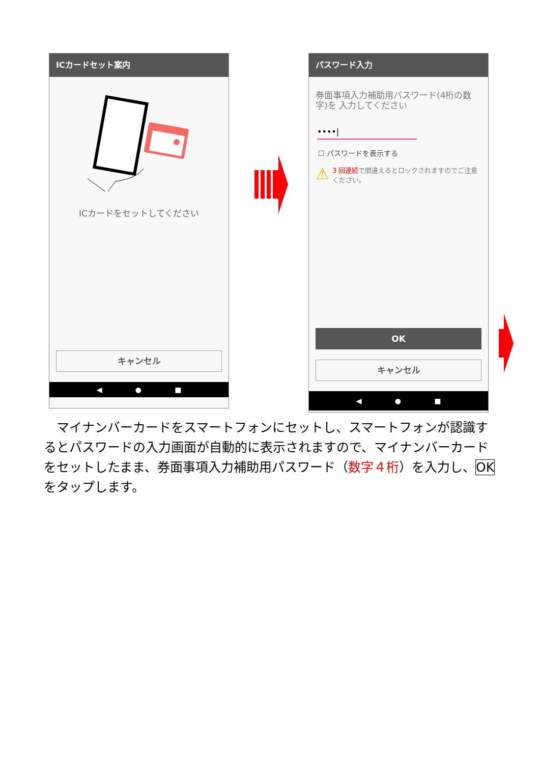ICカードセット案内
ICカードをセットしてください
キャンセル
◀ ● ■
パスワード入力
券面事項入力補助用パスワード(4桁の数字)を 入力してください
••••|
☐ パスワードを表示する
⚠ 3 回連続で間違えるとロックされますのでご注意ください。
OK
キャンセル
◀ ● ■
　マイナンバーカードをスマートフォンにセットし、スマートフォンが認識するとパスワードの入力画面が自動的に表示されますので、マイナンバーカードをセットしたまま、券面事項入力補助用パスワード（数字４桁）を入力し、OKをタップします。